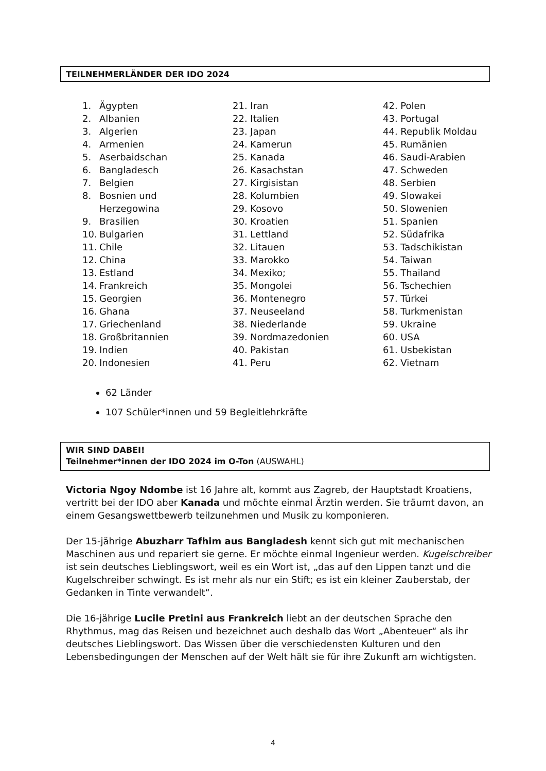TEILNEHMERLÄNDER DER IDO 2024
1. Ägypten
2. Albanien
3. Algerien
4. Armenien
5. Aserbaidschan
6. Bangladesch
7. Belgien
8. Bosnien und
Herzegowina
9. Brasilien
10. Bulgarien
11. Chile
12. China
13. Estland
14. Frankreich
15. Georgien
16. Ghana
17. Griechenland
18. Großbritannien
19. Indien
20. Indonesien
21. Iran
22. Italien
23. Japan
24. Kamerun
25. Kanada
26. Kasachstan
27. Kirgisistan
28. Kolumbien
29. Kosovo
30. Kroatien
31. Lettland
32. Litauen
33. Marokko
34. Mexiko;
35. Mongolei
36. Montenegro
37. Neuseeland
38. Niederlande
39. Nordmazedonien
40. Pakistan
41. Peru
42. Polen
43. Portugal
44. Republik Moldau
45. Rumänien
46. Saudi-Arabien
47. Schweden
48. Serbien
49. Slowakei
50. Slowenien
51. Spanien
52. Südafrika
53. Tadschikistan
54. Taiwan
55. Thailand
56. Tschechien
57. Türkei
58. Turkmenistan
59. Ukraine
60. USA
61. Usbekistan
62. Vietnam
62 Länder
107 Schüler*innen und 59 Begleitlehrkräfte
WIR SIND DABEI!
Teilnehmer*innen der IDO 2024 im O-Ton (AUSWAHL)
Victoria Ngoy Ndombe ist 16 Jahre alt, kommt aus Zagreb, der Hauptstadt Kroatiens, vertritt bei der IDO aber Kanada und möchte einmal Ärztin werden. Sie träumt davon, an einem Gesangswettbewerb teilzunehmen und Musik zu komponieren.
Der 15-jährige Abuzharr Tafhim aus Bangladesh kennt sich gut mit mechanischen Maschinen aus und repariert sie gerne. Er möchte einmal Ingenieur werden. Kugelschreiber ist sein deutsches Lieblingswort, weil es ein Wort ist, „das auf den Lippen tanzt und die Kugelschreiber schwingt. Es ist mehr als nur ein Stift; es ist ein kleiner Zauberstab, der Gedanken in Tinte verwandelt“.
Die 16-jährige Lucile Pretini aus Frankreich liebt an der deutschen Sprache den Rhythmus, mag das Reisen und bezeichnet auch deshalb das Wort „Abenteuer“ als ihr deutsches Lieblingswort. Das Wissen über die verschiedensten Kulturen und den Lebensbedingungen der Menschen auf der Welt hält sie für ihre Zukunft am wichtigsten.
4